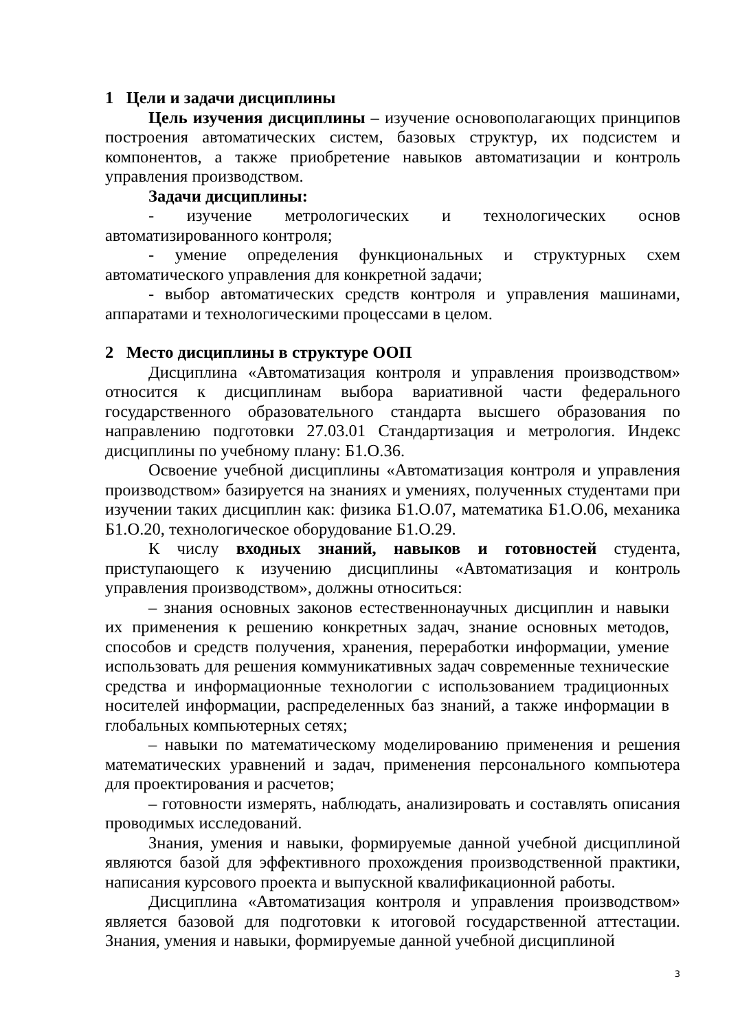1 Цели и задачи дисциплины
Цель изучения дисциплины – изучение основополагающих принципов построения автоматических систем, базовых структур, их подсистем и компонентов, а также приобретение навыков автоматизации и контроль управления производством.
Задачи дисциплины:
- изучение метрологических и технологических основ автоматизированного контроля;
- умение определения функциональных и структурных схем автоматического управления для конкретной задачи;
- выбор автоматических средств контроля и управления машинами, аппаратами и технологическими процессами в целом.
2 Место дисциплины в структуре ООП
Дисциплина «Автоматизация контроля и управления производством» относится к дисциплинам выбора вариативной части федерального государственного образовательного стандарта высшего образования по направлению подготовки 27.03.01 Стандартизация и метрология. Индекс дисциплины по учебному плану: Б1.О.36.
Освоение учебной дисциплины «Автоматизация контроля и управления производством» базируется на знаниях и умениях, полученных студентами при изучении таких дисциплин как: физика Б1.О.07, математика Б1.О.06, механика Б1.О.20, технологическое оборудование Б1.О.29.
К числу входных знаний, навыков и готовностей студента, приступающего к изучению дисциплины «Автоматизация и контроль управления производством», должны относиться:
– знания основных законов естественнонаучных дисциплин и навыки их применения к решению конкретных задач, знание основных методов, способов и средств получения, хранения, переработки информации, умение использовать для решения коммуникативных задач современные технические средства и информационные технологии с использованием традиционных носителей информации, распределенных баз знаний, а также информации в глобальных компьютерных сетях;
– навыки по математическому моделированию применения и решения математических уравнений и задач, применения персонального компьютера для проектирования и расчетов;
– готовности измерять, наблюдать, анализировать и составлять описания проводимых исследований.
Знания, умения и навыки, формируемые данной учебной дисциплиной являются базой для эффективного прохождения производственной практики, написания курсового проекта и выпускной квалификационной работы.
Дисциплина «Автоматизация контроля и управления производством» является базовой для подготовки к итоговой государственной аттестации. Знания, умения и навыки, формируемые данной учебной дисциплиной
3